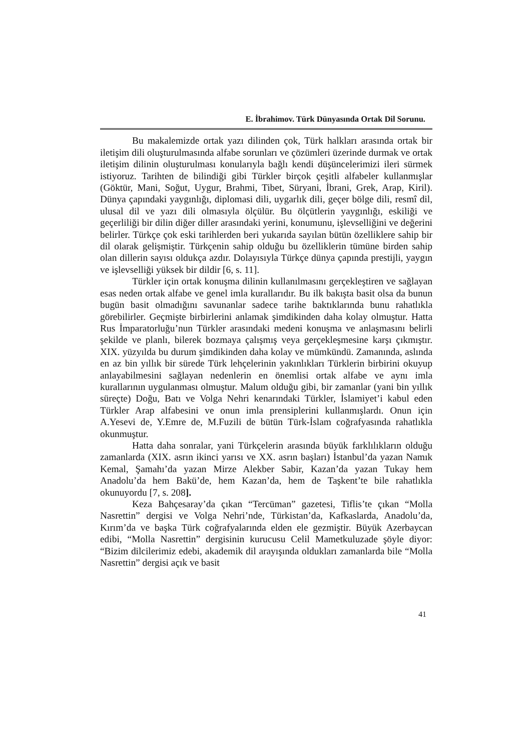E. İbrahimov. Türk Dünyasında Ortak Dil Sorunu.
Bu makalemizde ortak yazı dilinden çok, Türk halkları arasında ortak bir iletişim dili oluşturulmasında alfabe sorunları ve çözümleri üzerinde durmak ve ortak iletişim dilinin oluşturulması konularıyla bağlı kendi düşüncelerimizi ileri sürmek istiyoruz. Tarihten de bilindiği gibi Türkler birçok çeşitli alfabeler kullanmışlar (Göktür, Mani, Soğut, Uygur, Brahmi, Tibet, Süryani, İbrani, Grek, Arap, Kiril). Dünya çapındaki yaygınlığı, diplomasi dili, uygarlık dili, geçer bölge dili, resmî dil, ulusal dil ve yazı dili olmasıyla ölçülür. Bu ölçütlerin yaygınlığı, eskiliği ve geçerliliği bir dilin diğer diller arasındaki yerini, konumunu, işlevselliğini ve değerini belirler. Türkçe çok eski tarihlerden beri yukarıda sayılan bütün özelliklere sahip bir dil olarak gelişmiştir. Türkçenin sahip olduğu bu özelliklerin tümüne birden sahip olan dillerin sayısı oldukça azdır. Dolayısıyla Türkçe dünya çapında prestijli, yaygın ve işlevselliği yüksek bir dildir [6, s. 11].
Türkler için ortak konuşma dilinin kullanılmasını gerçekleştiren ve sağlayan esas neden ortak alfabe ve genel imla kurallarıdır. Bu ilk bakışta basit olsa da bunun bugün basit olmadığını savunanlar sadece tarihe baktıklarında bunu rahatlıkla görebilirler. Geçmişte birbirlerini anlamak şimdikinden daha kolay olmuştur. Hatta Rus İmparatorluğu’nun Türkler arasındaki medeni konuşma ve anlaşmasını belirli şekilde ve planlı, bilerek bozmaya çalışmış veya gerçekleşmesine karşı çıkmıştır. XIX. yüzyılda bu durum şimdikinden daha kolay ve mümkündü. Zamanında, aslında en az bin yıllık bir sürede Türk lehçelerinin yakınlıkları Türklerin birbirini okuyup anlayabilmesini sağlayan nedenlerin en önemlisi ortak alfabe ve aynı imla kurallarının uygulanması olmuştur. Malum olduğu gibi, bir zamanlar (yani bin yıllık süreçte) Doğu, Batı ve Volga Nehri kenarındaki Türkler, İslamiyet’i kabul eden Türkler Arap alfabesini ve onun imla prensiplerini kullanmışlardı. Onun için A.Yesevi de, Y.Emre de, M.Fuzili de bütün Türk-İslam coğrafyasında rahatlıkla okunmuştur.
Hatta daha sonralar, yani Türkçelerin arasında büyük farklılıkların olduğu zamanlarda (XIX. asrın ikinci yarısı ve XX. asrın başları) İstanbul’da yazan Namık Kemal, Şamahı’da yazan Mirze Alekber Sabir, Kazan’da yazan Tukay hem Anadolu’da hem Bakü’de, hem Kazan’da, hem de Taşkent’te bile rahatlıkla okunuyordu [7, s. 208].
Keza Bahçesaray’da çıkan “Tercüman” gazetesi, Tiflis’te çıkan “Molla Nasrettin” dergisi ve Volga Nehri’nde, Türkistan’da, Kafkaslarda, Anadolu’da, Kırım’da ve başka Türk coğrafyalarında elden ele gezmiştir. Büyük Azerbaycan edibi, “Molla Nasrettin” dergisinin kurucusu Celil Mametkuluzade şöyle diyor: “Bizim dilcilerimiz edebi, akademik dil arayışında oldukları zamanlarda bile “Molla Nasrettin” dergisi açık ve basit
41